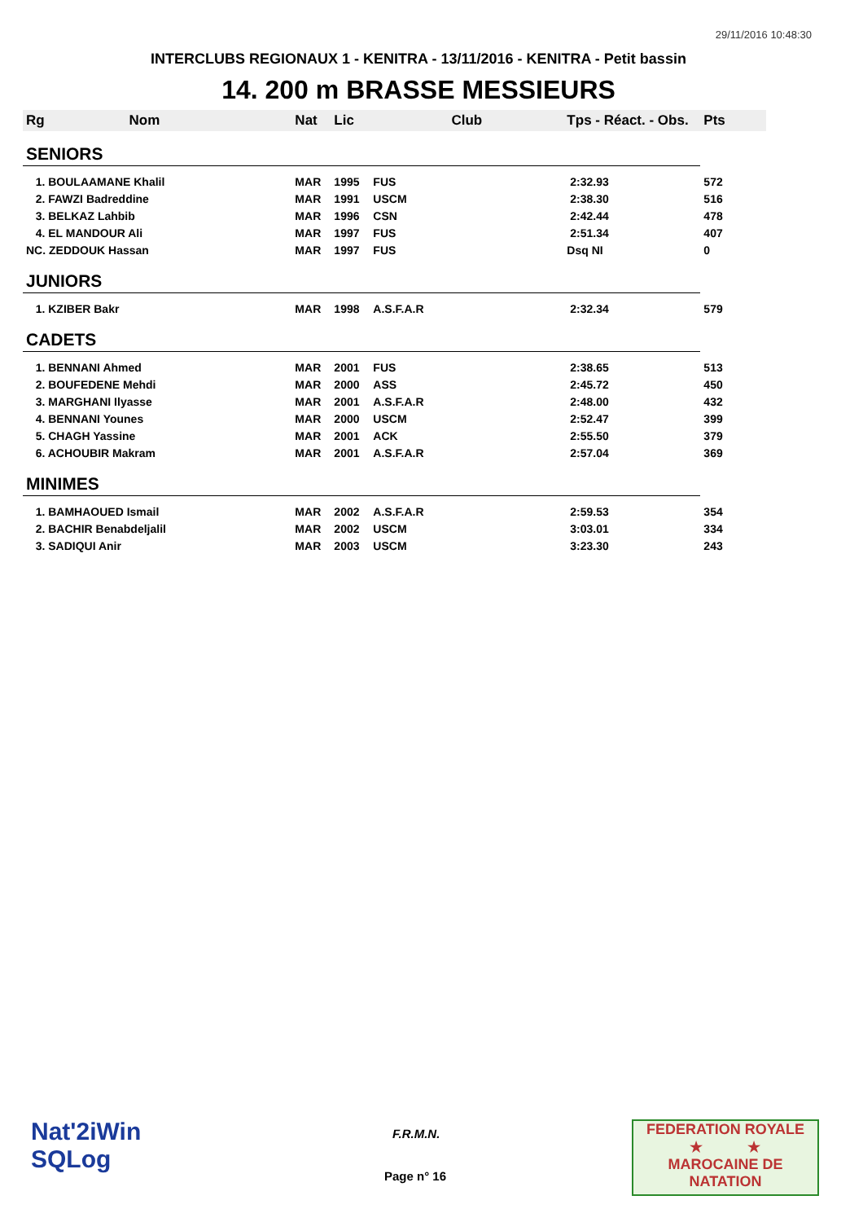29/11/2016 10:48:30
INTERCLUBS REGIONAUX 1 - KENITRA - 13/11/2016 - KENITRA - Petit bassin
14. 200 m BRASSE MESSIEURS
| Rg Nom | | Nat | Lic | Club | Tps - Réact. - Obs. | Pts |
| --- | --- | --- | --- | --- | --- | --- |
| SENIORS | | | | | | |
| 1. BOULAAMANE Khalil | | MAR | 1995 | FUS | 2:32.93 | 572 |
| 2. FAWZI Badreddine | | MAR | 1991 | USCM | 2:38.30 | 516 |
| 3. BELKAZ Lahbib | | MAR | 1996 | CSN | 2:42.44 | 478 |
| 4. EL MANDOUR Ali | | MAR | 1997 | FUS | 2:51.34 | 407 |
| NC. ZEDDOUK Hassan | | MAR | 1997 | FUS | Dsq NI | 0 |
| JUNIORS | | | | | | |
| 1. KZIBER Bakr | | MAR | 1998 | A.S.F.A.R | 2:32.34 | 579 |
| CADETS | | | | | | |
| 1. BENNANI Ahmed | | MAR | 2001 | FUS | 2:38.65 | 513 |
| 2. BOUFEDENE Mehdi | | MAR | 2000 | ASS | 2:45.72 | 450 |
| 3. MARGHANI Ilyasse | | MAR | 2001 | A.S.F.A.R | 2:48.00 | 432 |
| 4. BENNANI Younes | | MAR | 2000 | USCM | 2:52.47 | 399 |
| 5. CHAGH Yassine | | MAR | 2001 | ACK | 2:55.50 | 379 |
| 6. ACHOUBIR Makram | | MAR | 2001 | A.S.F.A.R | 2:57.04 | 369 |
| MINIMES | | | | | | |
| 1. BAMHAOUED Ismail | | MAR | 2002 | A.S.F.A.R | 2:59.53 | 354 |
| 2. BACHIR Benabdeljalil | | MAR | 2002 | USCM | 3:03.01 | 334 |
| 3. SADIQUI Anir | | MAR | 2003 | USCM | 3:23.30 | 243 |
Nat'2iWin
SQLog
F.R.M.N.
Page n° 16
FEDERATION ROYALE
★ ★
MAROCAINE DE NATATION